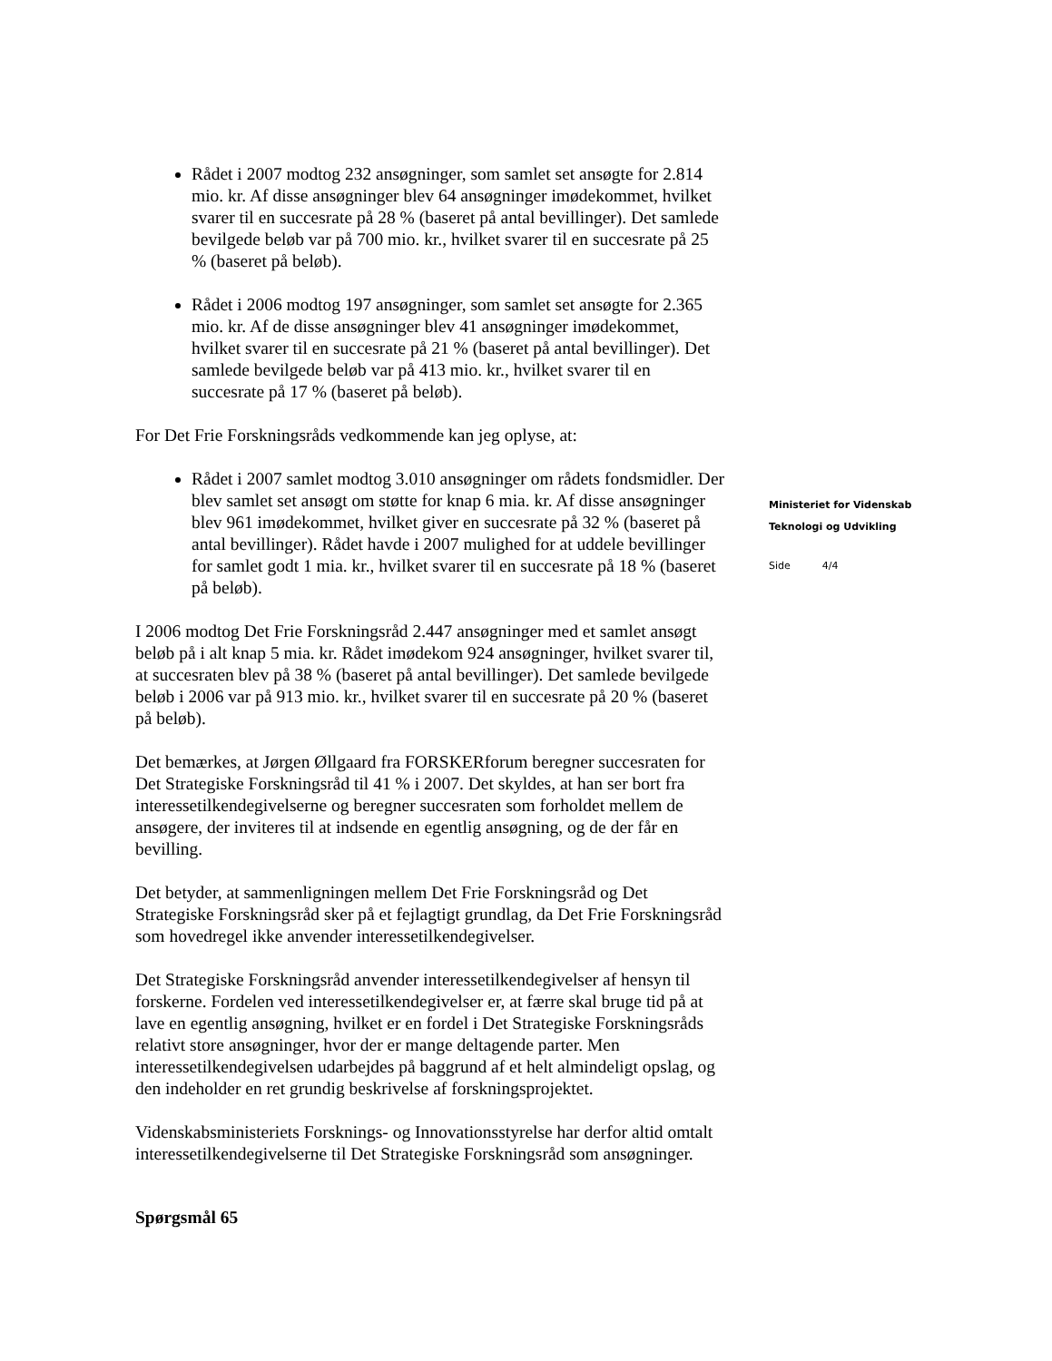Rådet i 2007 modtog 232 ansøgninger, som samlet set ansøgte for 2.814 mio. kr. Af disse ansøgninger blev 64 ansøgninger imødekommet, hvilket svarer til en succesrate på 28 % (baseret på antal bevillinger). Det samlede bevilgede beløb var på 700 mio. kr., hvilket svarer til en succesrate på 25 % (baseret på beløb).
Rådet i 2006 modtog 197 ansøgninger, som samlet set ansøgte for 2.365 mio. kr. Af de disse ansøgninger blev 41 ansøgninger imødekommet, hvilket svarer til en succesrate på 21 % (baseret på antal bevillinger). Det samlede bevilgede beløb var på 413 mio. kr., hvilket svarer til en succesrate på 17 % (baseret på beløb).
For Det Frie Forskningsråds vedkommende kan jeg oplyse, at:
Rådet i 2007 samlet modtog 3.010 ansøgninger om rådets fondsmidler. Der blev samlet set ansøgt om støtte for knap 6 mia. kr. Af disse ansøgninger blev 961 imødekommet, hvilket giver en succesrate på 32 % (baseret på antal bevillinger). Rådet havde i 2007 mulighed for at uddele bevillinger for samlet godt 1 mia. kr., hvilket svarer til en succesrate på 18 % (baseret på beløb).
I 2006 modtog Det Frie Forskningsråd 2.447 ansøgninger med et samlet ansøgt beløb på i alt knap 5 mia. kr. Rådet imødekom 924 ansøgninger, hvilket svarer til, at succesraten blev på 38 % (baseret på antal bevillinger). Det samlede bevilgede beløb i 2006 var på 913 mio. kr., hvilket svarer til en succesrate på 20 % (baseret på beløb).
Det bemærkes, at Jørgen Øllgaard fra FORSKERforum beregner succesraten for Det Strategiske Forskningsråd til 41 % i 2007. Det skyldes, at han ser bort fra interessetilkendegivelserne og beregner succesraten som forholdet mellem de ansøgere, der inviteres til at indsende en egentlig ansøgning, og de der får en bevilling.
Det betyder, at sammenligningen mellem Det Frie Forskningsråd og Det Strategiske Forskningsråd sker på et fejlagtigt grundlag, da Det Frie Forskningsråd som hovedregel ikke anvender interessetilkendegivelser.
Det Strategiske Forskningsråd anvender interessetilkendegivelser af hensyn til forskerne. Fordelen ved interessetilkendegivelser er, at færre skal bruge tid på at lave en egentlig ansøgning, hvilket er en fordel i Det Strategiske Forskningsråds relativt store ansøgninger, hvor der er mange deltagende parter. Men interessetilkendegivelsen udarbejdes på baggrund af et helt almindeligt opslag, og den indeholder en ret grundig beskrivelse af forskningsprojektet.
Videnskabsministeriets Forsknings- og Innovationsstyrelse har derfor altid omtalt interessetilkendegivelserne til Det Strategiske Forskningsråd som ansøgninger.
Spørgsmål 65
Ministeriet for Videnskab
Teknologi og Udvikling
Side 4/4